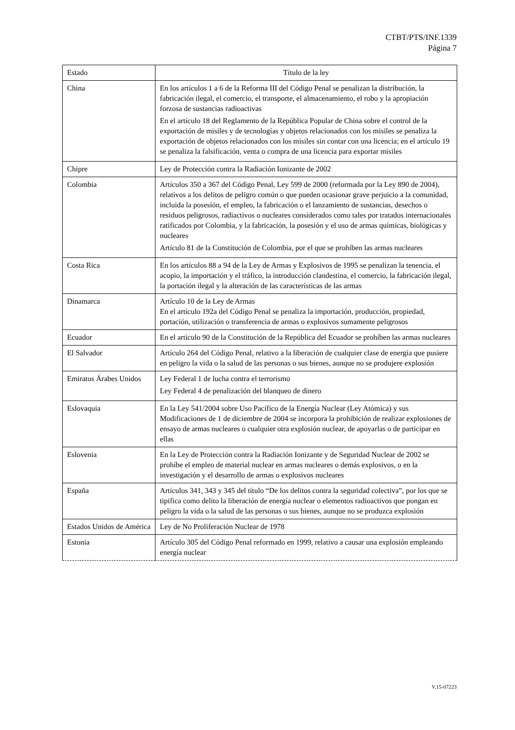CTBT/PTS/INF.1339
Página 7
| Estado | Título de la ley |
| --- | --- |
| China | En los artículos 1 a 6 de la Reforma III del Código Penal se penalizan la distribución, la fabricación ilegal, el comercio, el transporte, el almacenamiento, el robo y la apropiación forzosa de sustancias radioactivas En el artículo 18 del Reglamento de la República Popular de China sobre el control de la exportación de misiles y de tecnologías y objetos relacionados con los misiles se penaliza la exportación de objetos relacionados con los misiles sin contar con una licencia; en el artículo 19 se penaliza la falsificación, venta o compra de una licencia para exportar misiles |
| Chipre | Ley de Protección contra la Radiación Ionizante de 2002 |
| Colombia | Artículos 350 a 367 del Código Penal, Ley 599 de 2000 (reformada por la Ley 890 de 2004), relativos a los delitos de peligro común o que pueden ocasionar grave perjuicio a la comunidad, incluida la posesión, el empleo, la fabricación o el lanzamiento de sustancias, desechos o residuos peligrosos, radiactivos o nucleares considerados como tales por tratados internacionales ratificados por Colombia, y la fabricación, la posesión y el uso de armas químicas, biológicas y nucleares Artículo 81 de la Constitución de Colombia, por el que se prohíben las armas nucleares |
| Costa Rica | En los artículos 88 a 94 de la Ley de Armas y Explosivos de 1995 se penalizan la tenencia, el acopio, la importación y el tráfico, la introducción clandestina, el comercio, la fabricación ilegal, la portación ilegal y la alteración de las características de las armas |
| Dinamarca | Artículo 10 de la Ley de Armas En el artículo 192a del Código Penal se penaliza la importación, producción, propiedad, portación, utilización o transferencia de armas o explosivos sumamente peligrosos |
| Ecuador | En el artículo 90 de la Constitución de la República del Ecuador se prohíben las armas nucleares |
| El Salvador | Artículo 264 del Código Penal, relativo a la liberación de cualquier clase de energía que pusiere en peligro la vida o la salud de las personas o sus bienes, aunque no se produjere explosión |
| Emiratos Árabes Unidos | Ley Federal 1 de lucha contra el terrorismo Ley Federal 4 de penalización del blanqueo de dinero |
| Eslovaquia | En la Ley 541/2004 sobre Uso Pacífico de la Energía Nuclear (Ley Atómica) y sus Modificaciones de 1 de diciembre de 2004 se incorpora la prohibición de realizar explosiones de ensayo de armas nucleares o cualquier otra explosión nuclear, de apoyarlas o de participar en ellas |
| Eslovenia | En la Ley de Protección contra la Radiación Ionizante y de Seguridad Nuclear de 2002 se prohíbe el empleo de material nuclear en armas nucleares o demás explosivos, o en la investigación y el desarrollo de armas o explosivos nucleares |
| España | Artículos 341, 343 y 345 del título “De los delitos contra la seguridad colectiva”, por los que se tipifica como delito la liberación de energía nuclear o elementos radioactivos que pongan en peligro la vida o la salud de las personas o sus bienes, aunque no se produzca explosión |
| Estados Unidos de América | Ley de No Proliferación Nuclear de 1978 |
| Estonia | Artículo 305 del Código Penal reformado en 1999, relativo a causar una explosión empleando energía nuclear |
V.15-07223